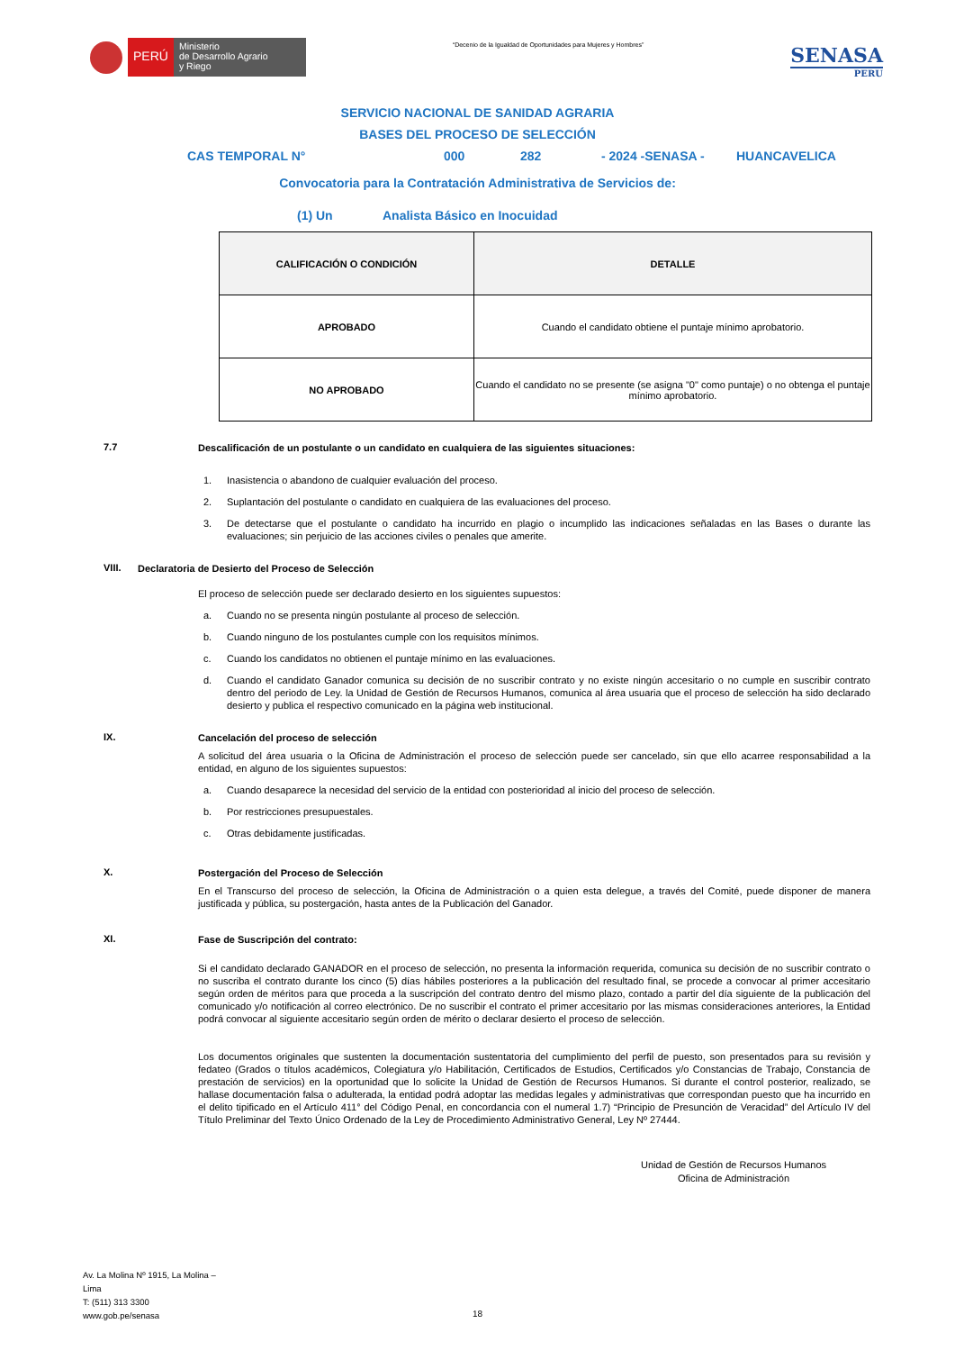PERÚ
Ministerio
de Desarrollo Agrario
y Riego
“Decenio de la Igualdad de Oportunidades para Mujeres y Hombres”
SENASA
PERU
SERVICIO NACIONAL DE SANIDAD AGRARIA
BASES DEL PROCESO DE SELECCIÓN
CAS TEMPORAL N° 000 282 - 2024 -SENASA - HUANCAVELICA
Convocatoria para la Contratación Administrativa de Servicios de:
(1) Un Analista Básico en Inocuidad
| CALIFICACIÓN O CONDICIÓN | DETALLE |
| --- | --- |
| APROBADO | Cuando el candidato obtiene el puntaje mínimo aprobatorio. |
| NO APROBADO | Cuando el candidato no se presente (se asigna "0" como puntaje) o no obtenga el puntaje mínimo aprobatorio. |
7.7
Descalificación de un postulante o un candidato en cualquiera de las siguientes situaciones:
1. Inasistencia o abandono de cualquier evaluación del proceso.
2. Suplantación del postulante o candidato en cualquiera de las evaluaciones del proceso.
3. De detectarse que el postulante o candidato ha incurrido en plagio o incumplido las indicaciones señaladas en las Bases o durante las evaluaciones; sin perjuicio de las acciones civiles o penales que amerite.
VIII.
Declaratoria de Desierto del Proceso de Selección
El proceso de selección puede ser declarado desierto en los siguientes supuestos:
a. Cuando no se presenta ningún postulante al proceso de selección.
b. Cuando ninguno de los postulantes cumple con los requisitos mínimos.
c. Cuando los candidatos no obtienen el puntaje mínimo en las evaluaciones.
d. Cuando el candidato Ganador comunica su decisión de no suscribir contrato y no existe ningún accesitario o no cumple en suscribir contrato dentro del periodo de Ley. la Unidad de Gestión de Recursos Humanos, comunica al área usuaria que el proceso de selección ha sido declarado desierto y publica el respectivo comunicado en la página web institucional.
IX.
Cancelación del proceso de selección
A solicitud del área usuaria o la Oficina de Administración el proceso de selección puede ser cancelado, sin que ello acarree responsabilidad a la entidad, en alguno de los siguientes supuestos:
a. Cuando desaparece la necesidad del servicio de la entidad con posterioridad al inicio del proceso de selección.
b. Por restricciones presupuestales.
c. Otras debidamente justificadas.
X.
Postergación del Proceso de Selección
En el Transcurso del proceso de selección, la Oficina de Administración o a quien esta delegue, a través del Comité, puede disponer de manera justificada y pública, su postergación, hasta antes de la Publicación del Ganador.
XI.
Fase de Suscripción del contrato:
Si el candidato declarado GANADOR en el proceso de selección, no presenta la información requerida, comunica su decisión de no suscribir contrato o no suscriba el contrato durante los cinco (5) días hábiles posteriores a la publicación del resultado final, se procede a convocar al primer accesitario según orden de méritos para que proceda a la suscripción del contrato dentro del mismo plazo, contado a partir del día siguiente de la publicación del comunicado y/o notificación al correo electrónico. De no suscribir el contrato el primer accesitario por las mismas consideraciones anteriores, la Entidad podrá convocar al siguiente accesitario según orden de mérito o declarar desierto el proceso de selección.
Los documentos originales que sustenten la documentación sustentatoria del cumplimiento del perfil de puesto, son presentados para su revisión y fedateo (Grados o títulos académicos, Colegiatura y/o Habilitación, Certificados de Estudios, Certificados y/o Constancias de Trabajo, Constancia de prestación de servicios) en la oportunidad que lo solicite la Unidad de Gestión de Recursos Humanos. Si durante el control posterior, realizado, se hallase documentación falsa o adulterada, la entidad podrá adoptar las medidas legales y administrativas que correspondan puesto que ha incurrido en el delito tipificado en el Artículo 411° del Código Penal, en concordancia con el numeral 1.7) “Principio de Presunción de Veracidad” del Artículo IV del Título Preliminar del Texto Único Ordenado de la Ley de Procedimiento Administrativo General, Ley Nº 27444.
Unidad de Gestión de Recursos Humanos
Oficina de Administración
Av. La Molina Nº 1915, La Molina –
Lima
T: (511) 313 3300
www.gob.pe/senasa
18